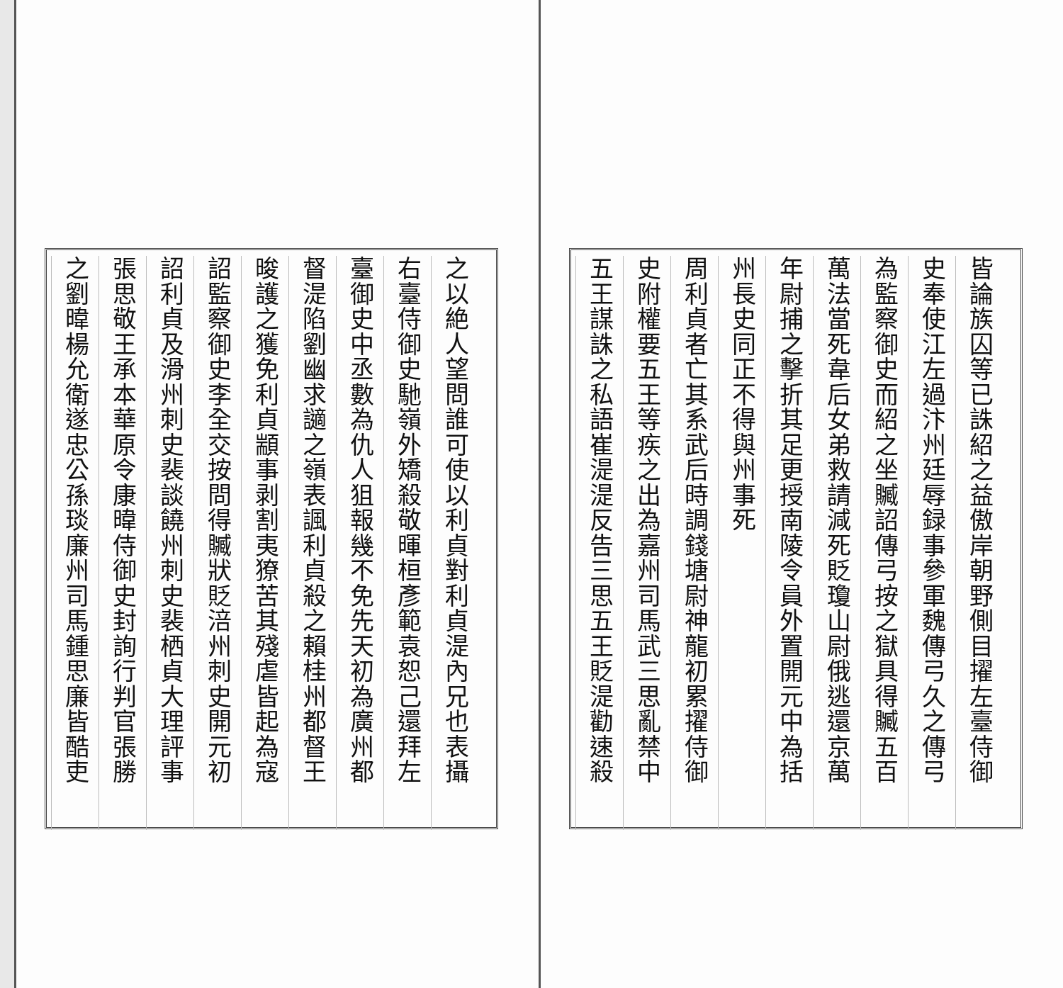皆論族囚等已誅紹之益傲岸朝野側目擢左臺侍御
史奉使江左過汴州廷辱録事參軍魏傳弓久之傳弓
為監察御史而紹之坐贓詔傳弓按之獄具得贓五百
萬法當死韋后女弟救請減死貶瓊山尉俄逃還京萬
年尉捕之擊折其足更授南陵令員外置開元中為括
州長史同正不得與州事死
周利貞者亡其系武后時調錢塘尉神龍初累擢侍御
史附權要五王等疾之出為嘉州司馬武三思亂禁中
五王謀誅之私語崔湜湜反告三思五王貶湜勸速殺
之以絶人望問誰可使以利貞對利貞湜內兄也表攝
右臺侍御史馳嶺外矯殺敬暉桓彥範袁恕己還拜左
臺御史中丞數為仇人狙報幾不免先天初為廣州都
督湜陷劉幽求讁之嶺表諷利貞殺之賴桂州都督王
晙護之獲免利貞顓事剥割夷獠苦其殘虐皆起為寇
詔監察御史李全交按問得贓狀貶涪州刺史開元初
詔利貞及滑州刺史裴談饒州刺史裴栖貞大理評事
張思敬王承本華原令康暐侍御史封詢行判官張勝
之劉暐楊允衛遂忠公孫琰廉州司馬鍾思廉皆酷吏